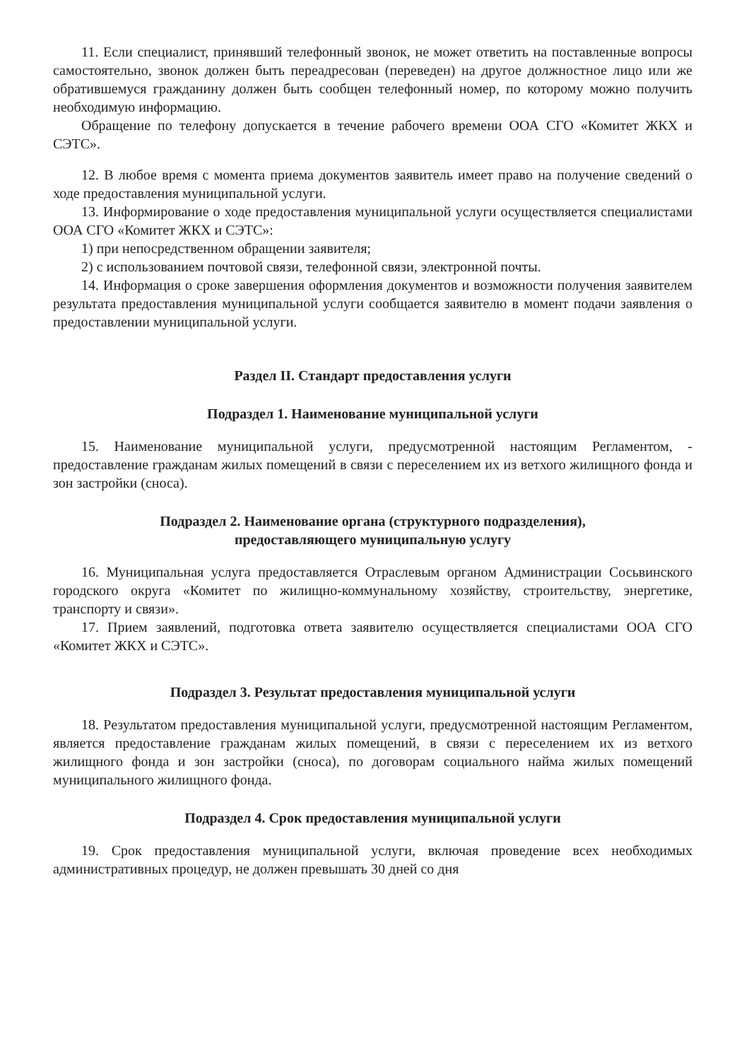11. Если специалист, принявший телефонный звонок, не может ответить на поставленные вопросы самостоятельно, звонок должен быть переадресован (переведен) на другое должностное лицо или же обратившемуся гражданину должен быть сообщен телефонный номер, по которому можно получить необходимую информацию.
Обращение по телефону допускается в течение рабочего времени ООА СГО «Комитет ЖКХ и СЭТС».
12. В любое время с момента приема документов заявитель имеет право на получение сведений о ходе предоставления муниципальной услуги.
13. Информирование о ходе предоставления муниципальной услуги осуществляется специалистами ООА СГО «Комитет ЖКХ и СЭТС»:
1) при непосредственном обращении заявителя;
2) с использованием почтовой связи, телефонной связи, электронной почты.
14. Информация о сроке завершения оформления документов и возможности получения заявителем результата предоставления муниципальной услуги сообщается заявителю в момент подачи заявления о предоставлении муниципальной услуги.
Раздел II. Стандарт предоставления услуги
Подраздел 1. Наименование муниципальной услуги
15. Наименование муниципальной услуги, предусмотренной настоящим Регламентом, - предоставление гражданам жилых помещений в связи с переселением их из ветхого жилищного фонда и зон застройки (сноса).
Подраздел 2. Наименование органа (структурного подразделения),
предоставляющего муниципальную услугу
16. Муниципальная услуга предоставляется Отраслевым органом Администрации Сосьвинского городского округа «Комитет по жилищно-коммунальному хозяйству, строительству, энергетике, транспорту и связи».
17. Прием заявлений, подготовка ответа заявителю осуществляется специалистами ООА СГО «Комитет ЖКХ и СЭТС».
Подраздел 3. Результат предоставления муниципальной услуги
18. Результатом предоставления муниципальной услуги, предусмотренной настоящим Регламентом, является предоставление гражданам жилых помещений, в связи с переселением их из ветхого жилищного фонда и зон застройки (сноса), по договорам социального найма жилых помещений муниципального жилищного фонда.
Подраздел 4. Срок предоставления муниципальной услуги
19. Срок предоставления муниципальной услуги, включая проведение всех необходимых административных процедур, не должен превышать 30 дней со дня